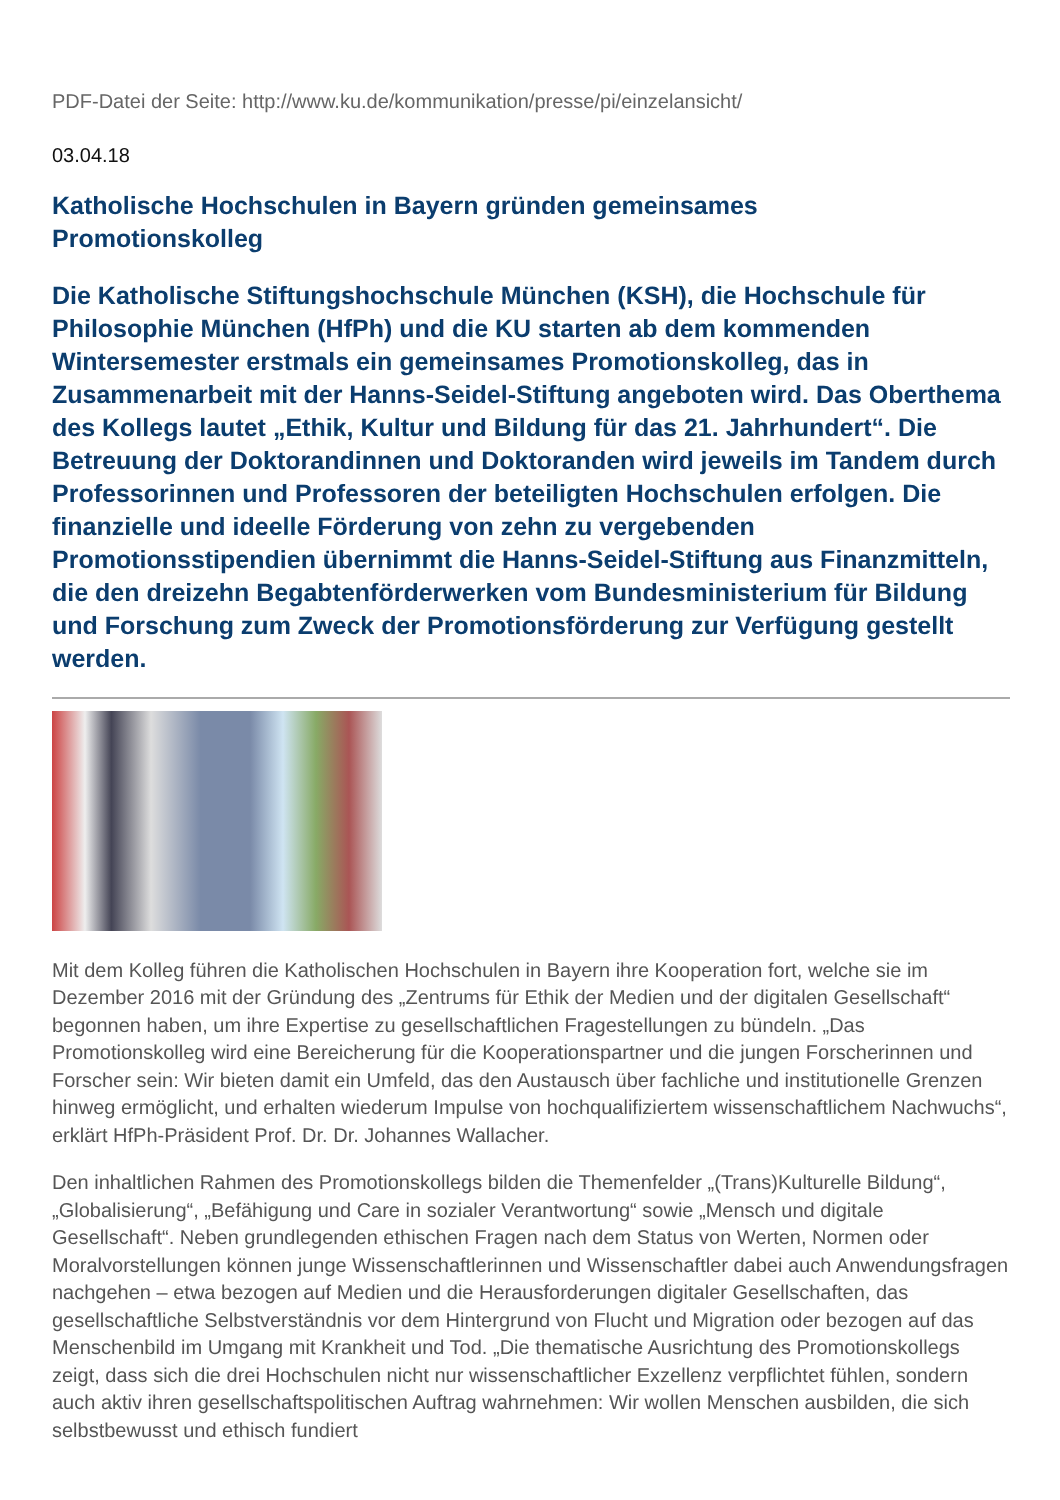PDF-Datei der Seite: http://www.ku.de/kommunikation/presse/pi/einzelansicht/
03.04.18
Katholische Hochschulen in Bayern gründen gemeinsames Promotionskolleg
Die Katholische Stiftungshochschule München (KSH), die Hochschule für Philosophie München (HfPh) und die KU starten ab dem kommenden Wintersemester erstmals ein gemeinsames Promotionskolleg, das in Zusammenarbeit mit der Hanns-Seidel-Stiftung angeboten wird. Das Oberthema des Kollegs lautet „Ethik, Kultur und Bildung für das 21. Jahrhundert“. Die Betreuung der Doktorandinnen und Doktoranden wird jeweils im Tandem durch Professorinnen und Professoren der beteiligten Hochschulen erfolgen. Die finanzielle und ideelle Förderung von zehn zu vergebenden Promotionsstipendien übernimmt die Hanns-Seidel-Stiftung aus Finanzmitteln, die den dreizehn Begabtenförderwerken vom Bundesministerium für Bildung und Forschung zum Zweck der Promotionsförderung zur Verfügung gestellt werden.
Mit dem Kolleg führen die Katholischen Hochschulen in Bayern ihre Kooperation fort, welche sie im Dezember 2016 mit der Gründung des „Zentrums für Ethik der Medien und der digitalen Gesellschaft“ begonnen haben, um ihre Expertise zu gesellschaftlichen Fragestellungen zu bündeln. „Das Promotionskolleg wird eine Bereicherung für die Kooperationspartner und die jungen Forscherinnen und Forscher sein: Wir bieten damit ein Umfeld, das den Austausch über fachliche und institutionelle Grenzen hinweg ermöglicht, und erhalten wiederum Impulse von hochqualifiziertem wissenschaftlichem Nachwuchs“, erklärt HfPh-Präsident Prof. Dr. Dr. Johannes Wallacher.
Den inhaltlichen Rahmen des Promotionskollegs bilden die Themenfelder „(Trans)Kulturelle Bildung“, „Globalisierung“, „Befähigung und Care in sozialer Verantwortung“ sowie „Mensch und digitale Gesellschaft“. Neben grundlegenden ethischen Fragen nach dem Status von Werten, Normen oder Moralvorstellungen können junge Wissenschaftlerinnen und Wissenschaftler dabei auch Anwendungsfragen nachgehen – etwa bezogen auf Medien und die Herausforderungen digitaler Gesellschaften, das gesellschaftliche Selbstverständnis vor dem Hintergrund von Flucht und Migration oder bezogen auf das Menschenbild im Umgang mit Krankheit und Tod. „Die thematische Ausrichtung des Promotionskollegs zeigt, dass sich die drei Hochschulen nicht nur wissenschaftlicher Exzellenz verpflichtet fühlen, sondern auch aktiv ihren gesellschaftspolitischen Auftrag wahrnehmen: Wir wollen Menschen ausbilden, die sich selbstbewusst und ethisch fundiert